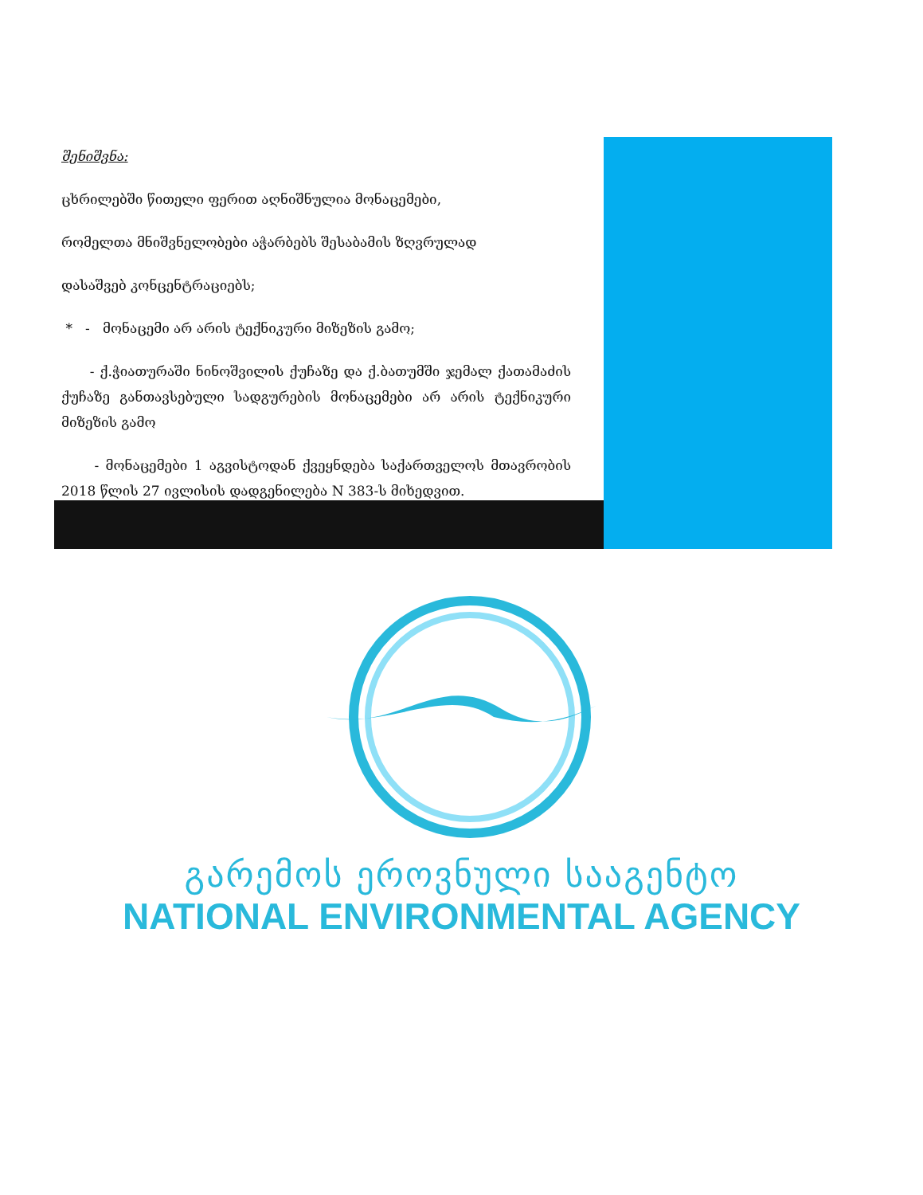შენიშვნა:
ცხრილებში წითელი ფერით აღნიშნულია მონაცემები,
რომელთა მნიშვნელობები აჭარბებს შესაბამის ზღვრულად
დასაშვებ კონცენტრაციებს;
* - მონაცემი არ არის ტექნიკური მიზეზის გამო;
- ქ.ჭიათურაში ნინოშვილის ქუჩაზე და ქ.ბათუმში ჯემალ ქათამაძის ქუჩაზე განთავსებული სადგურების მონაცემები არ არის ტექნიკური მიზეზის გამო
- მონაცემები 1 აგვისტოდან ქვეყნდება საქართველოს მთავრობის 2018 წლის 27 ივლისის დადგენილება N 383-ს მიხედვით.
გარემოს ეროვნული სააგენტო
NATIONAL ENVIRONMENTAL AGENCY